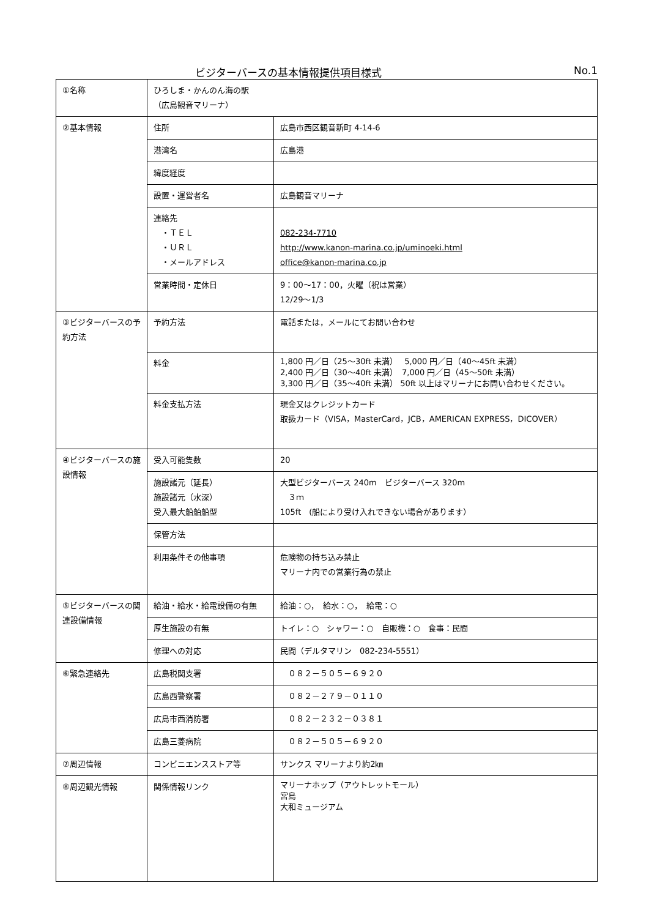ビジターバースの基本情報提供項目様式 No.1
| ①名称 | ひろしま・かんのん海の駅 （広島観音マリーナ） | |
| ②基本情報 | 住所 | 広島市西区観音新町 4-14-6 |
| | 港湾名 | 広島港 |
| | 緯度経度 | |
| | 設置・運営者名 | 広島観音マリーナ |
| | 連絡先 ・ＴＥＬ ・ＵＲＬ ・メールアドレス | 082-234-7710 http://www.kanon-marina.co.jp/uminoeki.html office@kanon-marina.co.jp |
| | 営業時間・定休日 | 9：00～17：00，火曜（祝は営業） 12/29～1/3 |
| ③ビジターバースの予約方法 | 予約方法 | 電話または，メールにてお問い合わせ |
| | 料金 | 1,800 円／日（25～30ft 未満） 5,000 円／日（40～45ft 未満） 2,400 円／日（30～40ft 未満） 7,000 円／日（45～50ft 未満） 3,300 円／日（35～40ft 未満） 50ft 以上はマリーナにお問い合わせください。 |
| | 料金支払方法 | 現金又はクレジットカード 取扱カード（VISA，MasterCard，JCB，AMERICAN EXPRESS，DICOVER） |
| ④ビジターバースの施設情報 | 受入可能隻数 | 20 |
| | 施設諸元（延長） 施設諸元（水深） 受入最大船舶船型 | 大型ビジターバース 240m ビジターバース 320m ３ｍ 105ft (船により受け入れできない場合があります） |
| | 保管方法 | |
| | 利用条件その他事項 | 危険物の持ち込み禁止 マリーナ内での営業行為の禁止 |
| ⑤ビジターバースの関連設備情報 | 給油・給水・給電設備の有無 | 給油：○， 給水：○， 給電：○ |
| | 厚生施設の有無 | トイレ：○ シャワー：○ 自販機：○ 食事：民間 |
| | 修理への対応 | 民間（デルタマリン 082-234-5551） |
| ⑥緊急連絡先 | 広島税関支署 | ０８２－５０５－６９２０ |
| | 広島西警察署 | ０８２－２７９－０１１０ |
| | 広島市西消防署 | ０８２－２３２－０３８１ |
| | 広島三菱病院 | ０８２－５０５－６９２０ |
| ⑦周辺情報 | コンビニエンスストア等 | サンクス マリーナより約2㎞ |
| ⑧周辺観光情報 | 関係情報リンク | マリーナホップ（アウトレットモール） 宮島 大和ミュージアム |